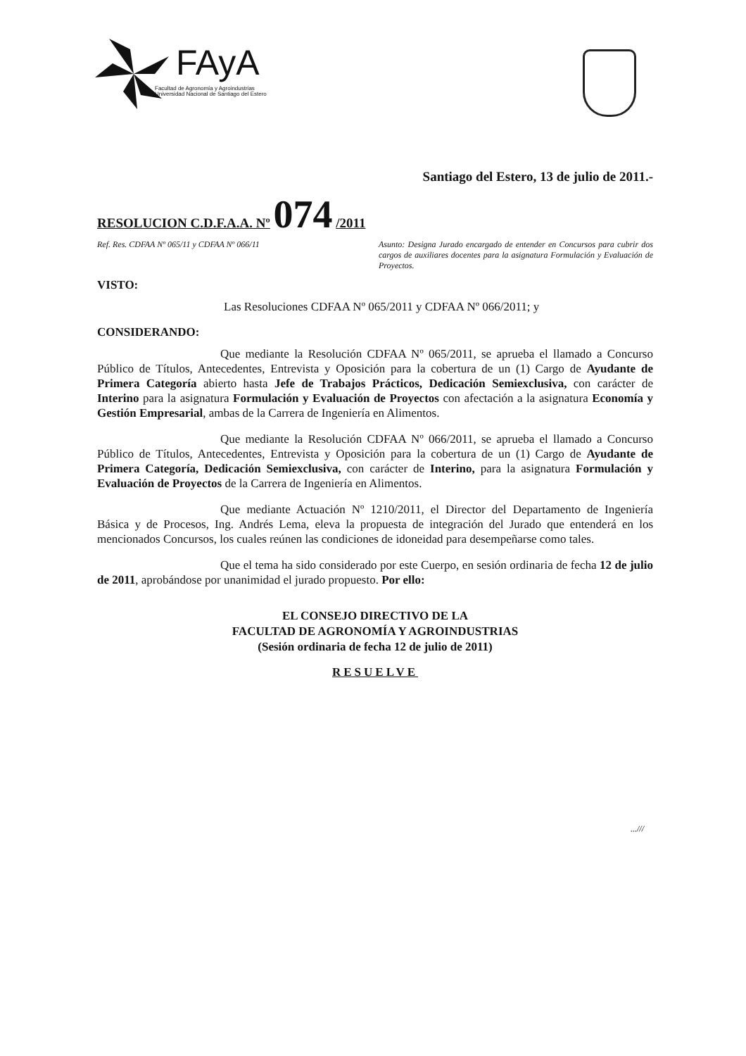FAyA
Facultad de Agronomía y Agroindustrias
Universidad Nacional de Santiago del Estero
Santiago del Estero, 13 de julio de 2011.-
RESOLUCION C.D.F.A.A. Nº 074 /2011
Ref. Res. CDFAA Nº 065/11 y CDFAA Nº 066/11
Asunto: Designa Jurado encargado de entender en Concursos para cubrir dos cargos de auxiliares docentes para la asignatura Formulación y Evaluación de Proyectos.
VISTO:
Las Resoluciones CDFAA Nº 065/2011 y CDFAA Nº 066/2011; y
CONSIDERANDO:
Que mediante la Resolución CDFAA Nº 065/2011, se aprueba el llamado a Concurso Público de Títulos, Antecedentes, Entrevista y Oposición para la cobertura de un (1) Cargo de Ayudante de Primera Categoría abierto hasta Jefe de Trabajos Prácticos, Dedicación Semiexclusiva, con carácter de Interino para la asignatura Formulación y Evaluación de Proyectos con afectación a la asignatura Economía y Gestión Empresarial, ambas de la Carrera de Ingeniería en Alimentos.
Que mediante la Resolución CDFAA Nº 066/2011, se aprueba el llamado a Concurso Público de Títulos, Antecedentes, Entrevista y Oposición para la cobertura de un (1) Cargo de Ayudante de Primera Categoría, Dedicación Semiexclusiva, con carácter de Interino, para la asignatura Formulación y Evaluación de Proyectos de la Carrera de Ingeniería en Alimentos.
Que mediante Actuación Nº 1210/2011, el Director del Departamento de Ingeniería Básica y de Procesos, Ing. Andrés Lema, eleva la propuesta de integración del Jurado que entenderá en los mencionados Concursos, los cuales reúnen las condiciones de idoneidad para desempeñarse como tales.
Que el tema ha sido considerado por este Cuerpo, en sesión ordinaria de fecha 12 de julio de 2011, aprobándose por unanimidad el jurado propuesto. Por ello:
EL CONSEJO DIRECTIVO DE LA
FACULTAD DE AGRONOMÍA Y AGROINDUSTRIAS
(Sesión ordinaria de fecha 12 de julio de 2011)
RESUELVE
...///